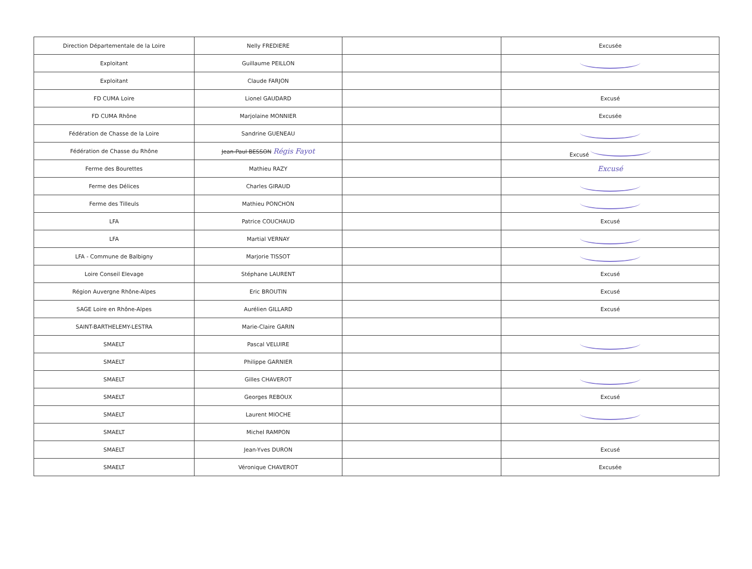| Direction Départementale de la Loire | Nelly FREDIERE | | Excusée |
| Exploitant | Guillaume PEILLON | | |
| Exploitant | Claude FARJON | | |
| FD CUMA Loire | Lionel GAUDARD | | Excusé |
| FD CUMA Rhône | Marjolaine MONNIER | | Excusée |
| Fédération de Chasse de la Loire | Sandrine GUENEAU | | |
| Fédération de Chasse du Rhône | Jean-Paul BESSON Régis Fayot | | Excusé |
| Ferme des Bourettes | Mathieu RAZY | | Excusé |
| Ferme des Délices | Charles GIRAUD | | |
| Ferme des Tilleuls | Mathieu PONCHON | | |
| LFA | Patrice COUCHAUD | | Excusé |
| LFA | Martial VERNAY | | |
| LFA - Commune de Balbigny | Marjorie TISSOT | | |
| Loire Conseil Elevage | Stéphane LAURENT | | Excusé |
| Région Auvergne Rhône-Alpes | Eric BROUTIN | | Excusé |
| SAGE Loire en Rhône-Alpes | Aurélien GILLARD | | Excusé |
| SAINT-BARTHELEMY-LESTRA | Marie-Claire GARIN | | |
| SMAELT | Pascal VELUIRE | | |
| SMAELT | Philippe GARNIER | | |
| SMAELT | Gilles CHAVEROT | | |
| SMAELT | Georges REBOUX | | Excusé |
| SMAELT | Laurent MIOCHE | | |
| SMAELT | Michel RAMPON | | |
| SMAELT | Jean-Yves DURON | | Excusé |
| SMAELT | Véronique CHAVEROT | | Excusée |